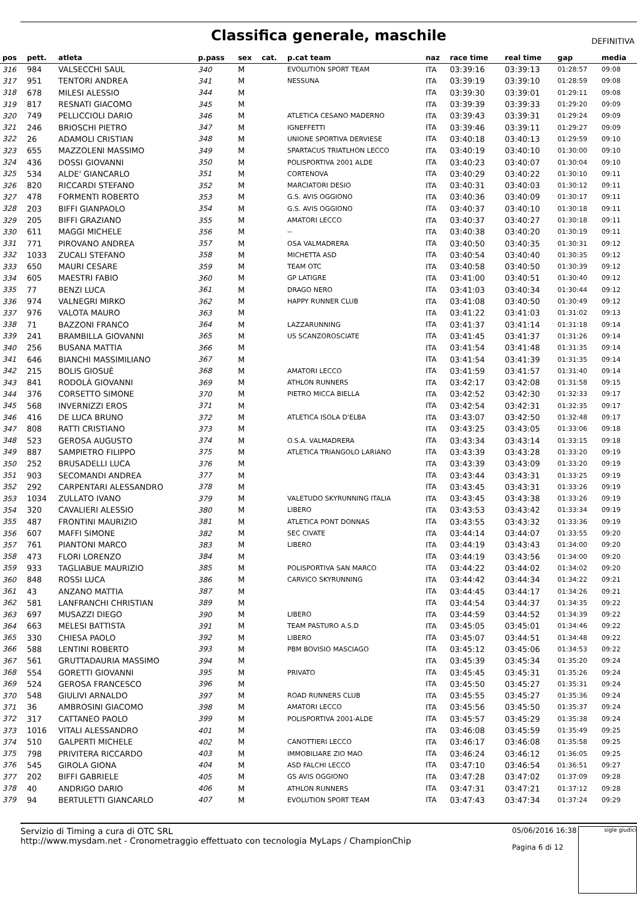Classifica generale, maschile
DEFINITIVA
| pos | pett. | atleta | p.pass | sex | cat. | p.cat team | naz | race time | real time | gap | media |
| --- | --- | --- | --- | --- | --- | --- | --- | --- | --- | --- | --- |
| 316 | 984 | VALSECCHI SAUL | 340 | M | | EVOLUTION SPORT TEAM | ITA | 03:39:16 | 03:39:13 | 01:28:57 | 09:08 |
| 317 | 951 | TENTORI ANDREA | 341 | M | | NESSUNA | ITA | 03:39:19 | 03:39:10 | 01:28:59 | 09:08 |
| 318 | 678 | MILESI ALESSIO | 344 | M | | | ITA | 03:39:30 | 03:39:01 | 01:29:11 | 09:08 |
| 319 | 817 | RESNATI GIACOMO | 345 | M | | | ITA | 03:39:39 | 03:39:33 | 01:29:20 | 09:09 |
| 320 | 749 | PELLICCIOLI DARIO | 346 | M | | ATLETICA CESANO MADERNO | ITA | 03:39:43 | 03:39:31 | 01:29:24 | 09:09 |
| 321 | 246 | BRIOSCHI PIETRO | 347 | M | | IGNEFFETTI | ITA | 03:39:46 | 03:39:11 | 01:29:27 | 09:09 |
| 322 | 26 | ADAMOLI CRISTIAN | 348 | M | | UNIONE SPORTIVA DERVIESE | ITA | 03:40:18 | 03:40:13 | 01:29:59 | 09:10 |
| 323 | 655 | MAZZOLENI MASSIMO | 349 | M | | SPARTACUS TRIATLHON LECCO | ITA | 03:40:19 | 03:40:10 | 01:30:00 | 09:10 |
| 324 | 436 | DOSSI GIOVANNI | 350 | M | | POLISPORTIVA 2001 ALDE | ITA | 03:40:23 | 03:40:07 | 01:30:04 | 09:10 |
| 325 | 534 | ALDE' GIANCARLO | 351 | M | | CORTENOVA | ITA | 03:40:29 | 03:40:22 | 01:30:10 | 09:11 |
| 326 | 820 | RICCARDI STEFANO | 352 | M | | MARCIATORI DESIO | ITA | 03:40:31 | 03:40:03 | 01:30:12 | 09:11 |
| 327 | 478 | FORMENTI ROBERTO | 353 | M | | G.S. AVIS OGGIONO | ITA | 03:40:36 | 03:40:09 | 01:30:17 | 09:11 |
| 328 | 203 | BIFFI GIANPAOLO | 354 | M | | G.S. AVIS OGGIONO | ITA | 03:40:37 | 03:40:10 | 01:30:18 | 09:11 |
| 329 | 205 | BIFFI GRAZIANO | 355 | M | | AMATORI LECCO | ITA | 03:40:37 | 03:40:27 | 01:30:18 | 09:11 |
| 330 | 611 | MAGGI MICHELE | 356 | M | | -- | ITA | 03:40:38 | 03:40:20 | 01:30:19 | 09:11 |
| 331 | 771 | PIROVANO ANDREA | 357 | M | | OSA VALMADRERA | ITA | 03:40:50 | 03:40:35 | 01:30:31 | 09:12 |
| 332 | 1033 | ZUCALI STEFANO | 358 | M | | MICHETTA ASD | ITA | 03:40:54 | 03:40:40 | 01:30:35 | 09:12 |
| 333 | 650 | MAURI CESARE | 359 | M | | TEAM OTC | ITA | 03:40:58 | 03:40:50 | 01:30:39 | 09:12 |
| 334 | 605 | MAESTRI FABIO | 360 | M | | GP LATIGRE | ITA | 03:41:00 | 03:40:51 | 01:30:40 | 09:12 |
| 335 | 77 | BENZI LUCA | 361 | M | | DRAGO NERO | ITA | 03:41:03 | 03:40:34 | 01:30:44 | 09:12 |
| 336 | 974 | VALNEGRI MIRKO | 362 | M | | HAPPY RUNNER CLUB | ITA | 03:41:08 | 03:40:50 | 01:30:49 | 09:12 |
| 337 | 976 | VALOTA MAURO | 363 | M | | | ITA | 03:41:22 | 03:41:03 | 01:31:02 | 09:13 |
| 338 | 71 | BAZZONI FRANCO | 364 | M | | LAZZARUNNING | ITA | 03:41:37 | 03:41:14 | 01:31:18 | 09:14 |
| 339 | 241 | BRAMBILLA GIOVANNI | 365 | M | | US SCANZOROSCIATE | ITA | 03:41:45 | 03:41:37 | 01:31:26 | 09:14 |
| 340 | 256 | BUSANA MATTIA | 366 | M | | | ITA | 03:41:54 | 03:41:48 | 01:31:35 | 09:14 |
| 341 | 646 | BIANCHI MASSIMILIANO | 367 | M | | | ITA | 03:41:54 | 03:41:39 | 01:31:35 | 09:14 |
| 342 | 215 | BOLIS GIOSUÈ | 368 | M | | AMATORI LECCO | ITA | 03:41:59 | 03:41:57 | 01:31:40 | 09:14 |
| 343 | 841 | RODOLÀ GIOVANNI | 369 | M | | ATHLON RUNNERS | ITA | 03:42:17 | 03:42:08 | 01:31:58 | 09:15 |
| 344 | 376 | CORSETTO SIMONE | 370 | M | | PIETRO MICCA BIELLA | ITA | 03:42:52 | 03:42:30 | 01:32:33 | 09:17 |
| 345 | 568 | INVERNIZZI EROS | 371 | M | | | ITA | 03:42:54 | 03:42:31 | 01:32:35 | 09:17 |
| 346 | 416 | DE LUCA BRUNO | 372 | M | | ATLETICA ISOLA D'ELBA | ITA | 03:43:07 | 03:42:50 | 01:32:48 | 09:17 |
| 347 | 808 | RATTI CRISTIANO | 373 | M | | | ITA | 03:43:25 | 03:43:05 | 01:33:06 | 09:18 |
| 348 | 523 | GEROSA AUGUSTO | 374 | M | | O.S.A. VALMADRERA | ITA | 03:43:34 | 03:43:14 | 01:33:15 | 09:18 |
| 349 | 887 | SAMPIETRO FILIPPO | 375 | M | | ATLETICA TRIANGOLO LARIANO | ITA | 03:43:39 | 03:43:28 | 01:33:20 | 09:19 |
| 350 | 252 | BRUSADELLI LUCA | 376 | M | | | ITA | 03:43:39 | 03:43:09 | 01:33:20 | 09:19 |
| 351 | 903 | SECOMANDI ANDREA | 377 | M | | | ITA | 03:43:44 | 03:43:31 | 01:33:25 | 09:19 |
| 352 | 292 | CARPENTARI ALESSANDRO | 378 | M | | | ITA | 03:43:45 | 03:43:31 | 01:33:26 | 09:19 |
| 353 | 1034 | ZULLATO IVANO | 379 | M | | VALETUDO SKYRUNNING ITALIA | ITA | 03:43:45 | 03:43:38 | 01:33:26 | 09:19 |
| 354 | 320 | CAVALIERI ALESSIO | 380 | M | | LIBERO | ITA | 03:43:53 | 03:43:42 | 01:33:34 | 09:19 |
| 355 | 487 | FRONTINI MAURIZIO | 381 | M | | ATLETICA PONT DONNAS | ITA | 03:43:55 | 03:43:32 | 01:33:36 | 09:19 |
| 356 | 607 | MAFFI SIMONE | 382 | M | | SEC CIVATE | ITA | 03:44:14 | 03:44:07 | 01:33:55 | 09:20 |
| 357 | 761 | PIANTONI MARCO | 383 | M | | LIBERO | ITA | 03:44:19 | 03:43:43 | 01:34:00 | 09:20 |
| 358 | 473 | FLORI LORENZO | 384 | M | | | ITA | 03:44:19 | 03:43:56 | 01:34:00 | 09:20 |
| 359 | 933 | TAGLIABUE MAURIZIO | 385 | M | | POLISPORTIVA SAN MARCO | ITA | 03:44:22 | 03:44:02 | 01:34:02 | 09:20 |
| 360 | 848 | ROSSI LUCA | 386 | M | | CARVICO SKYRUNNING | ITA | 03:44:42 | 03:44:34 | 01:34:22 | 09:21 |
| 361 | 43 | ANZANO MATTIA | 387 | M | | | ITA | 03:44:45 | 03:44:17 | 01:34:26 | 09:21 |
| 362 | 581 | LANFRANCHI CHRISTIAN | 389 | M | | | ITA | 03:44:54 | 03:44:37 | 01:34:35 | 09:22 |
| 363 | 697 | MUSAZZI DIEGO | 390 | M | | LIBERO | ITA | 03:44:59 | 03:44:52 | 01:34:39 | 09:22 |
| 364 | 663 | MELESI BATTISTA | 391 | M | | TEAM PASTURO A.S.D | ITA | 03:45:05 | 03:45:01 | 01:34:46 | 09:22 |
| 365 | 330 | CHIESA PAOLO | 392 | M | | LIBERO | ITA | 03:45:07 | 03:44:51 | 01:34:48 | 09:22 |
| 366 | 588 | LENTINI ROBERTO | 393 | M | | PBM BOVISIO MASCIAGO | ITA | 03:45:12 | 03:45:06 | 01:34:53 | 09:22 |
| 367 | 561 | GRUTTADAURIA MASSIMO | 394 | M | | | ITA | 03:45:39 | 03:45:34 | 01:35:20 | 09:24 |
| 368 | 554 | GORETTI GIOVANNI | 395 | M | | PRIVATO | ITA | 03:45:45 | 03:45:31 | 01:35:26 | 09:24 |
| 369 | 524 | GEROSA FRANCESCO | 396 | M | | | ITA | 03:45:50 | 03:45:27 | 01:35:31 | 09:24 |
| 370 | 548 | GIULIVI ARNALDO | 397 | M | | ROAD RUNNERS CLUB | ITA | 03:45:55 | 03:45:27 | 01:35:36 | 09:24 |
| 371 | 36 | AMBROSINI GIACOMO | 398 | M | | AMATORI LECCO | ITA | 03:45:56 | 03:45:50 | 01:35:37 | 09:24 |
| 372 | 317 | CATTANEO PAOLO | 399 | M | | POLISPORTIVA 2001-ALDE | ITA | 03:45:57 | 03:45:29 | 01:35:38 | 09:24 |
| 373 | 1016 | VITALI ALESSANDRO | 401 | M | | | ITA | 03:46:08 | 03:45:59 | 01:35:49 | 09:25 |
| 374 | 510 | GALPERTI MICHELE | 402 | M | | CANOTTIERI LECCO | ITA | 03:46:17 | 03:46:08 | 01:35:58 | 09:25 |
| 375 | 798 | PRIVITERA RICCARDO | 403 | M | | IMMOBILIARE ZIO MAO | ITA | 03:46:24 | 03:46:12 | 01:36:05 | 09:25 |
| 376 | 545 | GIROLA GIONA | 404 | M | | ASD FALCHI LECCO | ITA | 03:47:10 | 03:46:54 | 01:36:51 | 09:27 |
| 377 | 202 | BIFFI GABRIELE | 405 | M | | GS AVIS OGGIONO | ITA | 03:47:28 | 03:47:02 | 01:37:09 | 09:28 |
| 378 | 40 | ANDRIGO DARIO | 406 | M | | ATHLON RUNNERS | ITA | 03:47:31 | 03:47:21 | 01:37:12 | 09:28 |
| 379 | 94 | BERTULETTI GIANCARLO | 407 | M | | EVOLUTION SPORT TEAM | ITA | 03:47:43 | 03:47:34 | 01:37:24 | 09:29 |
Servizio di Timing a cura di OTC SRL
http://www.mysdam.net - Cronometraggio effettuato con tecnologia MyLaps / ChampionChip
05/06/2016 16:38
Pagina 6 di 12
sigle giudici